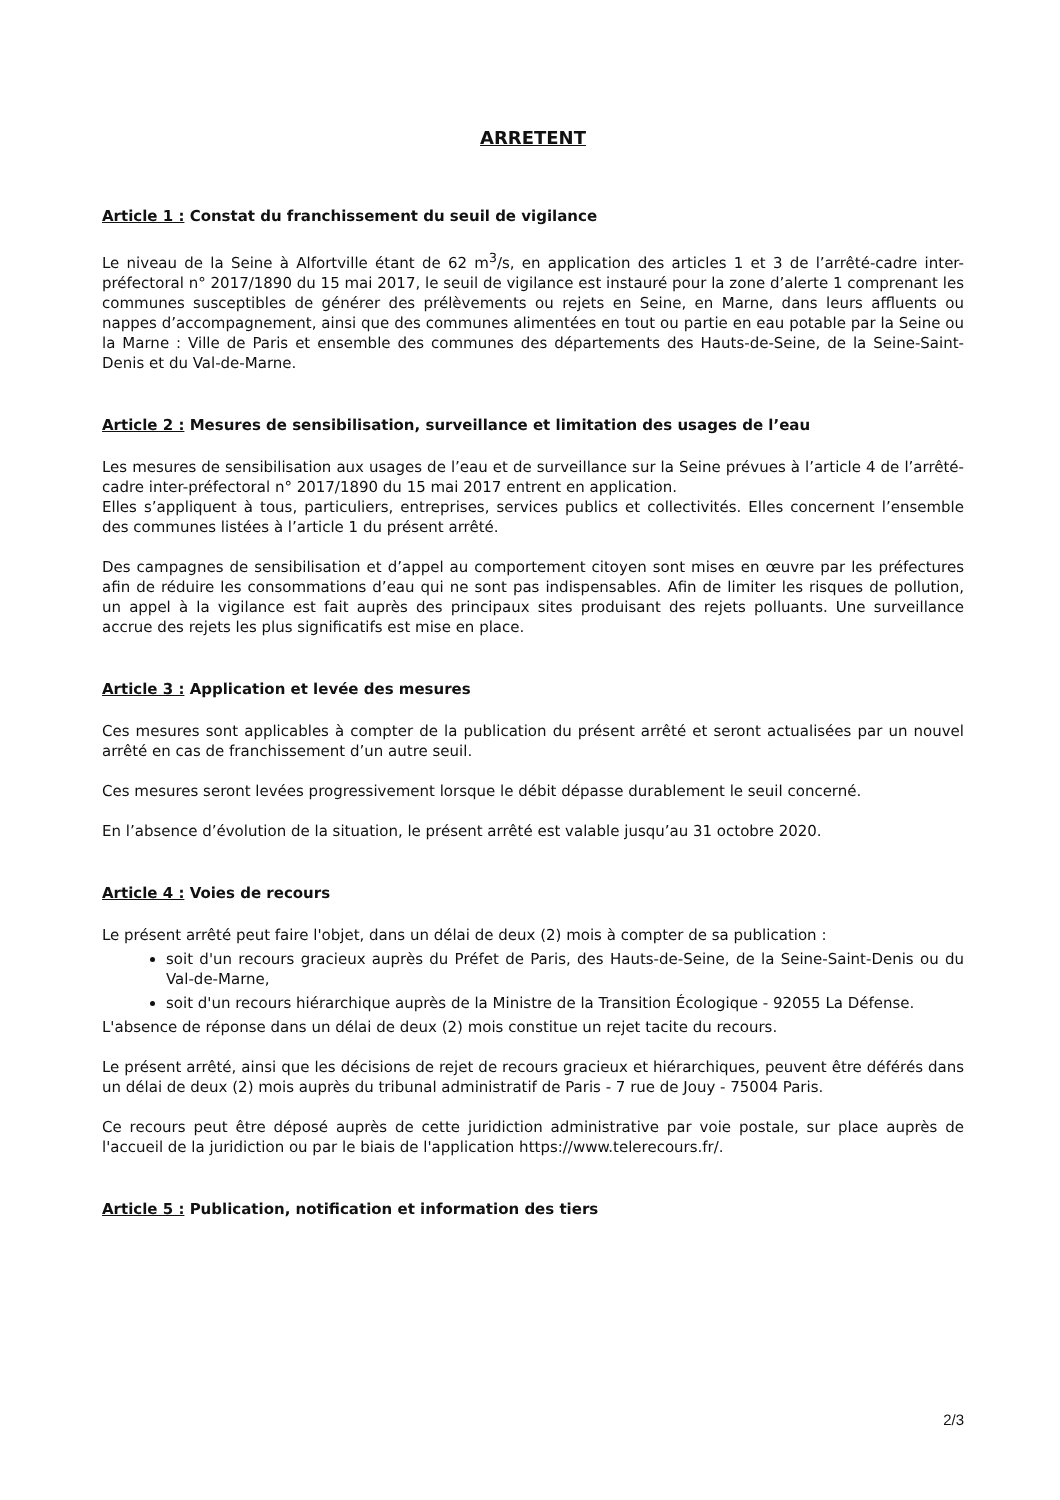ARRETENT
Article 1 : Constat du franchissement du seuil de vigilance
Le niveau de la Seine à Alfortville étant de 62 m<sup>3</sup>/s, en application des articles 1 et 3 de l’arrêté-cadre inter-préfectoral n° 2017/1890 du 15 mai 2017, le seuil de vigilance est instauré pour la zone d’alerte 1 comprenant les communes susceptibles de générer des prélèvements ou rejets en Seine, en Marne, dans leurs affluents ou nappes d’accompagnement, ainsi que des communes alimentées en tout ou partie en eau potable par la Seine ou la Marne : Ville de Paris et ensemble des communes des départements des Hauts-de-Seine, de la Seine-Saint-Denis et du Val-de-Marne.
Article 2 : Mesures de sensibilisation, surveillance et limitation des usages de l’eau
Les mesures de sensibilisation aux usages de l’eau et de surveillance sur la Seine prévues à l’article 4 de l’arrêté-cadre inter-préfectoral n° 2017/1890 du 15 mai 2017 entrent en application.
Elles s’appliquent à tous, particuliers, entreprises, services publics et collectivités. Elles concernent l’ensemble des communes listées à l’article 1 du présent arrêté.
Des campagnes de sensibilisation et d’appel au comportement citoyen sont mises en œuvre par les préfectures afin de réduire les consommations d’eau qui ne sont pas indispensables. Afin de limiter les risques de pollution, un appel à la vigilance est fait auprès des principaux sites produisant des rejets polluants. Une surveillance accrue des rejets les plus significatifs est mise en place.
Article 3 : Application et levée des mesures
Ces mesures sont applicables à compter de la publication du présent arrêté et seront actualisées par un nouvel arrêté en cas de franchissement d’un autre seuil.
Ces mesures seront levées progressivement lorsque le débit dépasse durablement le seuil concerné.
En l’absence d’évolution de la situation, le présent arrêté est valable jusqu’au 31 octobre 2020.
Article 4 : Voies de recours
Le présent arrêté peut faire l'objet, dans un délai de deux (2) mois à compter de sa publication :
soit d'un recours gracieux auprès du Préfet de Paris, des Hauts-de-Seine, de la Seine-Saint-Denis ou du Val-de-Marne,
soit d'un recours hiérarchique auprès de la Ministre de la Transition Écologique - 92055 La Défense.
L'absence de réponse dans un délai de deux (2) mois constitue un rejet tacite du recours.
Le présent arrêté, ainsi que les décisions de rejet de recours gracieux et hiérarchiques, peuvent être déférés dans un délai de deux (2) mois auprès du tribunal administratif de Paris - 7 rue de Jouy - 75004 Paris.
Ce recours peut être déposé auprès de cette juridiction administrative par voie postale, sur place auprès de l'accueil de la juridiction ou par le biais de l'application https://www.telerecours.fr/.
Article 5 : Publication, notification et information des tiers
2/3